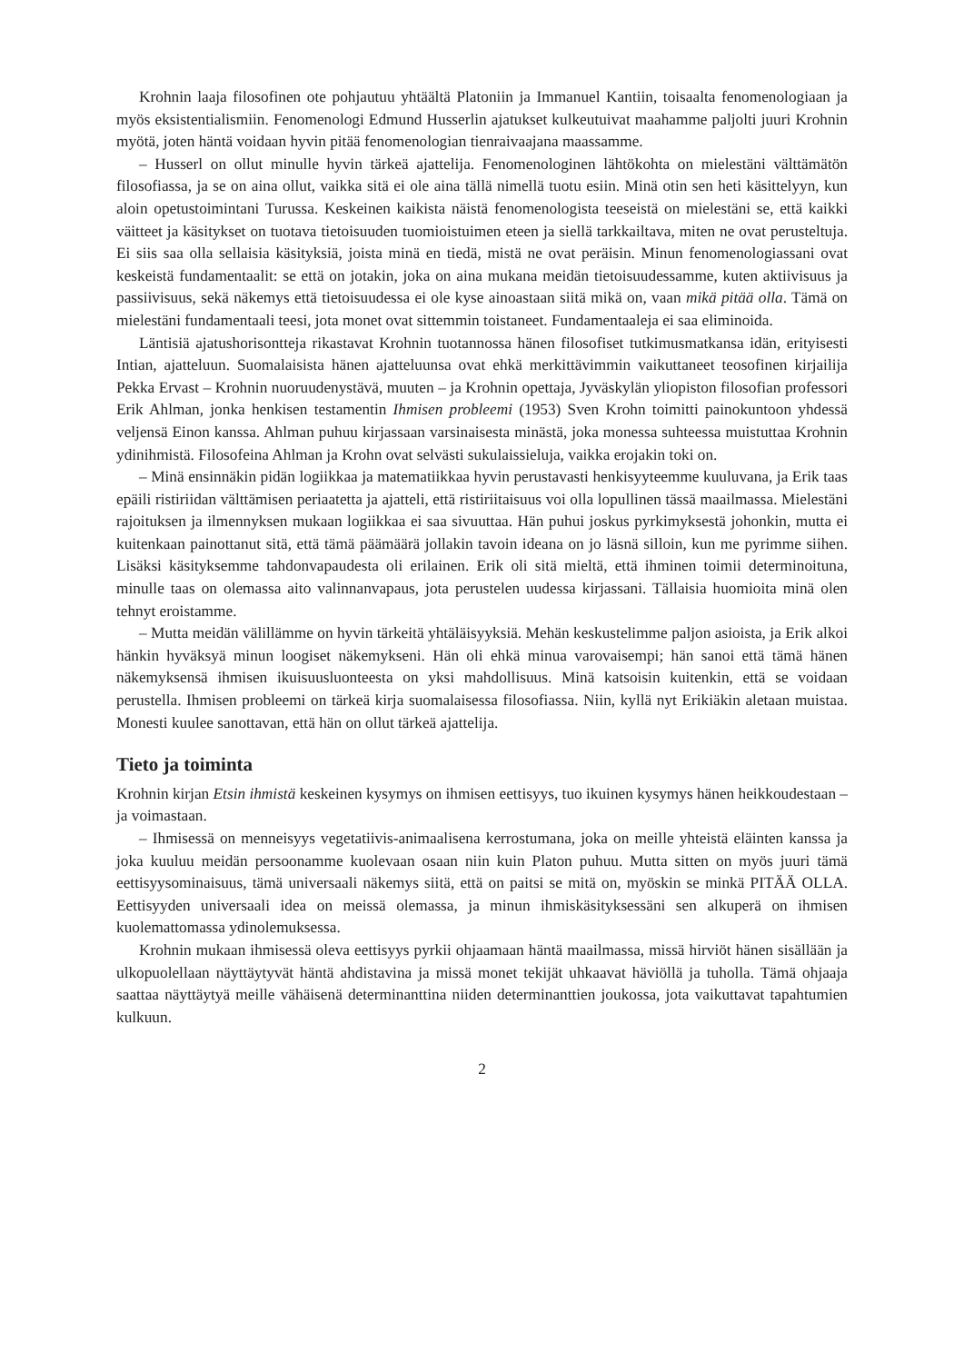Krohnin laaja filosofinen ote pohjautuu yhtäältä Platoniin ja Immanuel Kantiin, toisaalta fenomenologiaan ja myös eksistentialismiin. Fenomenologi Edmund Husserlin ajatukset kulkeutuivat maahamme paljolti juuri Krohnin myötä, joten häntä voidaan hyvin pitää fenomenologian tienraivaajana maassamme.
– Husserl on ollut minulle hyvin tärkeä ajattelija. Fenomenologinen lähtökohta on mielestäni välttämätön filosofiassa, ja se on aina ollut, vaikka sitä ei ole aina tällä nimellä tuotu esiin. Minä otin sen heti käsittelyyn, kun aloin opetustoimintani Turussa. Keskeinen kaikista näistä fenomenologista teeseistä on mielestäni se, että kaikki väitteet ja käsitykset on tuotava tietoisuuden tuomioistuimen eteen ja siellä tarkkailtava, miten ne ovat perusteltuja. Ei siis saa olla sellaisia käsityksiä, joista minä en tiedä, mistä ne ovat peräisin. Minun fenomenologiassani ovat keskeistä fundamentaalit: se että on jotakin, joka on aina mukana meidän tietoisuudessamme, kuten aktiivisuus ja passiivisuus, sekä näkemys että tietoisuudessa ei ole kyse ainoastaan siitä mikä on, vaan mikä pitää olla. Tämä on mielestäni fundamentaali teesi, jota monet ovat sittemmin toistaneet. Fundamentaaleja ei saa eliminoida.
Läntisiä ajatushorisontteja rikastavat Krohnin tuotannossa hänen filosofiset tutkimusmatkansa idän, erityisesti Intian, ajatteluun. Suomalaisista hänen ajatteluunsa ovat ehkä merkittävimmin vaikuttaneet teosofinen kirjailija Pekka Ervast – Krohnin nuoruudenystävä, muuten – ja Krohnin opettaja, Jyväskylän yliopiston filosofian professori Erik Ahlman, jonka henkisen testamentin Ihmisen probleemi (1953) Sven Krohn toimitti painokuntoon yhdessä veljensä Einon kanssa. Ahlman puhuu kirjassaan varsinaisesta minästä, joka monessa suhteessa muistuttaa Krohnin ydinihmistä. Filosofeina Ahlman ja Krohn ovat selvästi sukulaissieluja, vaikka erojakin toki on.
– Minä ensinnäkin pidän logiikkaa ja matematiikkaa hyvin perustavasti henkisyyteemme kuuluvana, ja Erik taas epäili ristiriidan välttämisen periaatetta ja ajatteli, että ristiriitaisuus voi olla lopullinen tässä maailmassa. Mielestäni rajoituksen ja ilmennyksen mukaan logiikkaa ei saa sivuuttaa. Hän puhui joskus pyrkimyksestä johonkin, mutta ei kuitenkaan painottanut sitä, että tämä päämäärä jollakin tavoin ideana on jo läsnä silloin, kun me pyrimme siihen. Lisäksi käsityksemme tahdonvapaudesta oli erilainen. Erik oli sitä mieltä, että ihminen toimii determinoituna, minulle taas on olemassa aito valinnanvapaus, jota perustelen uudessa kirjassani. Tällaisia huomioita minä olen tehnyt eroistamme.
– Mutta meidän välillämme on hyvin tärkeitä yhtäläisyyksiä. Mehän keskustelimme paljon asioista, ja Erik alkoi hänkin hyväksyä minun loogiset näkemykseni. Hän oli ehkä minua varovaisempi; hän sanoi että tämä hänen näkemyksensä ihmisen ikuisuusluonteesta on yksi mahdollisuus. Minä katsoisin kuitenkin, että se voidaan perustella. Ihmisen probleemi on tärkeä kirja suomalaisessa filosofiassa. Niin, kyllä nyt Erikiäkin aletaan muistaa. Monesti kuulee sanottavan, että hän on ollut tärkeä ajattelija.
Tieto ja toiminta
Krohnin kirjan Etsin ihmistä keskeinen kysymys on ihmisen eettisyys, tuo ikuinen kysymys hänen heikkoudestaan – ja voimastaan.
– Ihmisessä on menneisyys vegetatiivis-animaalisena kerrostumana, joka on meille yhteistä eläinten kanssa ja joka kuuluu meidän persoonamme kuolevaan osaan niin kuin Platon puhuu. Mutta sitten on myös juuri tämä eettisyysominaisuus, tämä universaali näkemys siitä, että on paitsi se mitä on, myöskin se minkä PITÄÄ OLLA. Eettisyyden universaali idea on meissä olemassa, ja minun ihmiskäsityksessäni sen alkuperä on ihmisen kuolemattomassa ydinolemuksessa.
Krohnin mukaan ihmisessä oleva eettisyys pyrkii ohjaamaan häntä maailmassa, missä hirviöt hänen sisällään ja ulkopuolellaan näyttäytyvät häntä ahdistavina ja missä monet tekijät uhkaavat häviöllä ja tuholla. Tämä ohjaaja saattaa näyttäytyä meille vähäisenä determinanttina niiden determinanttien joukossa, jota vaikuttavat tapahtumien kulkuun.
2